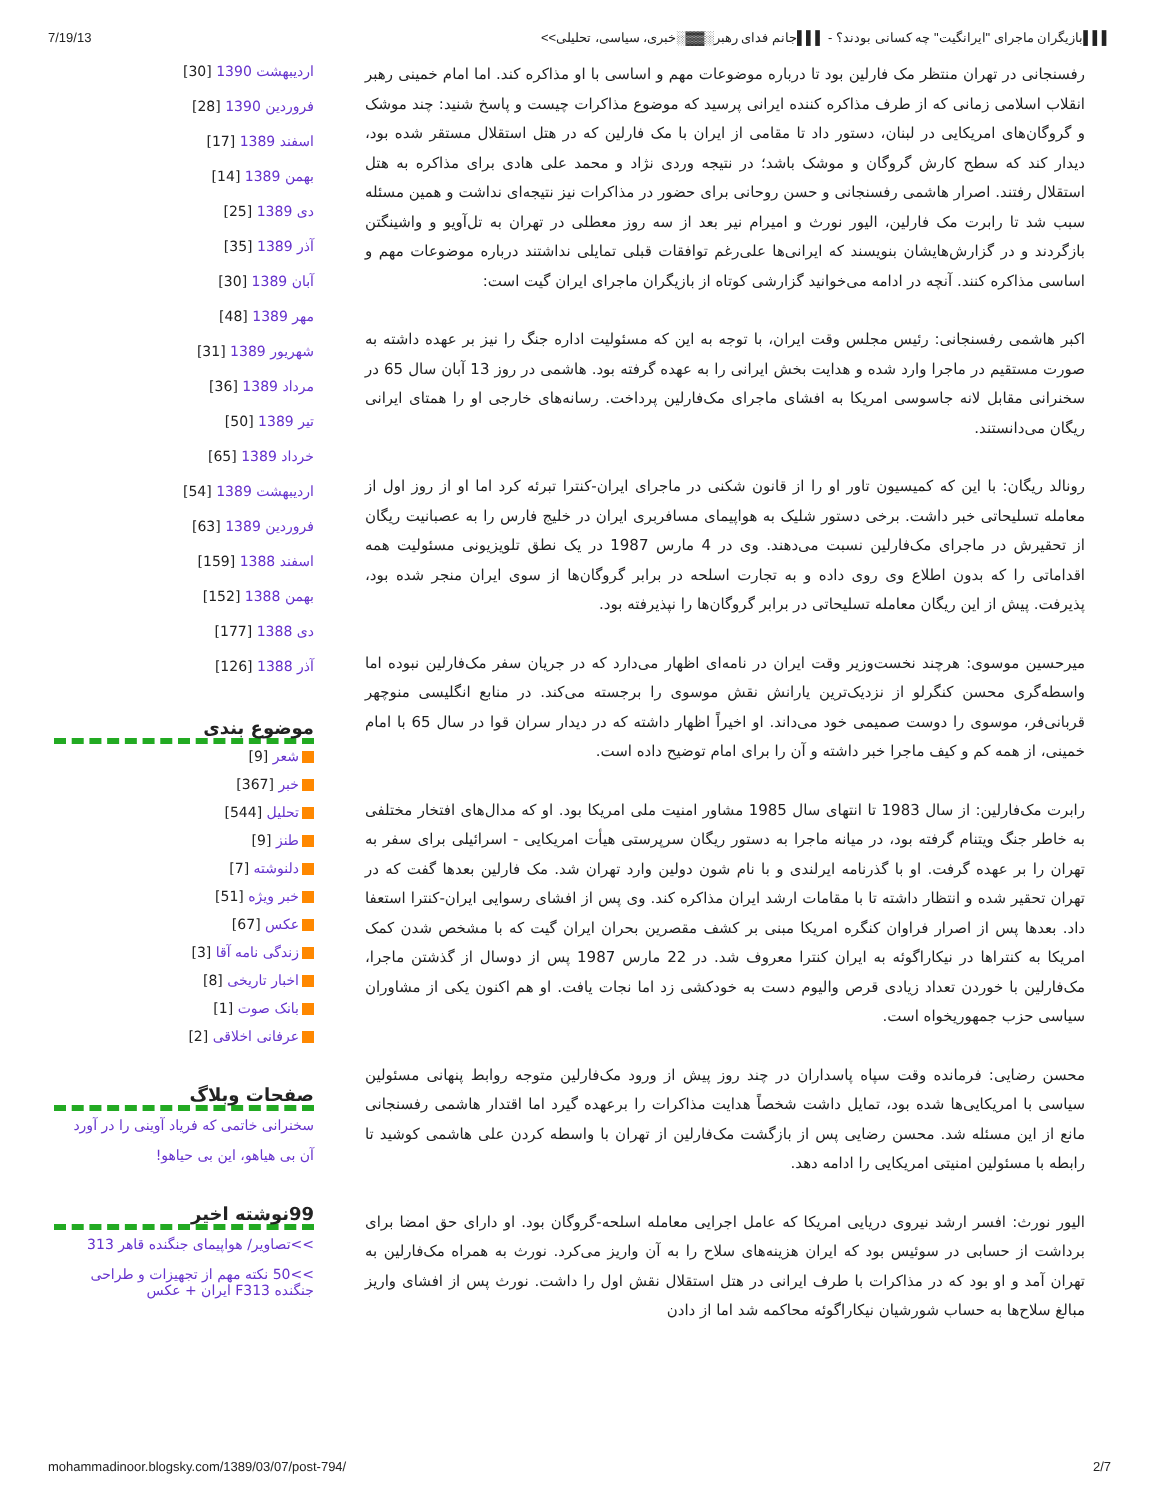7/19/13 ▌▌▌بازیگران ماجرای "ایرانگیت" چه کسانی بودند؟ - ▌▌▌جانم فدای رهبر░▓▓░خبری، سیاسی، تحلیلی>>
رفسنجانی در تهران منتظر مک فارلین بود تا درباره موضوعات مهم و اساسی با او مذاکره کند. اما امام خمینی رهبر انقلاب اسلامی زمانی که از طرف مذاکره کننده ایرانی پرسید که موضوع مذاکرات چیست و پاسخ شنید: چند موشک و گروگان‌های امریکایی در لبنان، دستور داد تا مقامی از ایران با مک فارلین که در هتل استقلال مستقر شده بود، دیدار کند که سطح کارش گروگان و موشک باشد؛ در نتیجه وردی نژاد و محمد علی هادی برای مذاکره به هتل استقلال رفتند. اصرار هاشمی رفسنجانی و حسن روحانی برای حضور در مذاکرات نیز نتیجه‌ای نداشت و همین مسئله سبب شد تا رابرت مک فارلین، الیور نورث و امیرام نیر بعد از سه روز معطلی در تهران به تل‌آویو و واشینگتن بازگردند و در گزارش‌هایشان بنویسند که ایرانی‌ها علی‌رغم توافقات قبلی تمایلی نداشتند درباره موضوعات مهم و اساسی مذاکره کنند. آنچه در ادامه می‌خوانید گزارشی کوتاه از بازیگران ماجرای ایران گیت است:
اکبر هاشمی رفسنجانی: رئیس مجلس وقت ایران، با توجه به این که مسئولیت اداره جنگ را نیز بر عهده داشته به صورت مستقیم در ماجرا وارد شده و هدایت بخش ایرانی را به عهده گرفته بود. هاشمی در روز 13 آبان سال 65 در سخنرانی مقابل لانه جاسوسی امریکا به افشای ماجرای مک‌فارلین پرداخت. رسانه‌های خارجی او را همتای ایرانی ریگان می‌دانستند.
رونالد ریگان: با این که کمیسیون تاور او را از قانون شکنی در ماجرای ایران-کنترا تبرئه کرد اما او از روز اول از معامله تسلیحاتی خبر داشت. برخی دستور شلیک به هواپیمای مسافربری ایران در خلیج فارس را به عصبانیت ریگان از تحقیرش در ماجرای مک‌فارلین نسبت می‌دهند. وی در 4 مارس 1987 در یک نطق تلویزیونی مسئولیت همه اقداماتی را که بدون اطلاع وی روی داده و به تجارت اسلحه در برابر گروگان‌ها از سوی ایران منجر شده بود، پذیرفت. پیش از این ریگان معامله تسلیحاتی در برابر گروگان‌ها را نپذیرفته بود.
میرحسین موسوی: هرچند نخست‌وزیر وقت ایران در نامه‌ای اظهار می‌دارد که در جریان سفر مک‌فارلین نبوده اما واسطه‌گری محسن کنگرلو از نزدیک‌ترین یارانش نقش موسوی را برجسته می‌کند. در منابع انگلیسی منوچهر قربانی‌فر، موسوی را دوست صمیمی خود می‌داند. او اخیراً اظهار داشته که در دیدار سران قوا در سال 65 با امام خمینی، از همه کم و کیف ماجرا خبر داشته و آن را برای امام توضیح داده است.
رابرت مک‌فارلین: از سال 1983 تا انتهای سال 1985 مشاور امنیت ملی امریکا بود. او که مدال‌های افتخار مختلفی به خاطر جنگ ویتنام گرفته بود، در میانه ماجرا به دستور ریگان سرپرستی هیأت امریکایی - اسرائیلی برای سفر به تهران را بر عهده گرفت. او با گذرنامه ایرلندی و با نام شون دولین وارد تهران شد. مک فارلین بعدها گفت که در تهران تحقیر شده و انتظار داشته تا با مقامات ارشد ایران مذاکره کند. وی پس از افشای رسوایی ایران-کنترا استعفا داد. بعدها پس از اصرار فراوان کنگره امریکا مبنی بر کشف مقصرین بحران ایران گیت که با مشخص شدن کمک امریکا به کنتراها در نیکاراگوئه به ایران کنترا معروف شد. در 22 مارس 1987 پس از دوسال از گذشتن ماجرا، مک‌فارلین با خوردن تعداد زیادی قرص والیوم دست به خودکشی زد اما نجات یافت. او هم اکنون یکی از مشاوران سیاسی حزب جمهوریخواه است.
محسن رضایی: فرمانده وقت سپاه پاسداران در چند روز پیش از ورود مک‌فارلین متوجه روابط پنهانی مسئولین سیاسی با امریکایی‌ها شده بود، تمایل داشت شخصاً هدایت مذاکرات را برعهده گیرد اما اقتدار هاشمی رفسنجانی مانع از این مسئله شد. محسن رضایی پس از بازگشت مک‌فارلین از تهران با واسطه کردن علی هاشمی کوشید تا رابطه با مسئولین امنیتی امریکایی را ادامه دهد.
الیور نورث: افسر ارشد نیروی دریایی امریکا که عامل اجرایی معامله اسلحه-گروگان بود. او دارای حق امضا برای برداشت از حسابی در سوئیس بود که ایران هزینه‌های سلاح را به آن واریز می‌کرد. نورث به همراه مک‌فارلین به تهران آمد و او بود که در مذاکرات با طرف ایرانی در هتل استقلال نقش اول را داشت. نورث پس از افشای واریز مبالغ سلاح‌ها به حساب شورشیان نیکاراگوئه محاکمه شد اما از دادن
اردیبهشت 1390 [30]
فروردین 1390 [28]
اسفند 1389 [17]
بهمن 1389 [14]
دی 1389 [25]
آذر 1389 [35]
آبان 1389 [30]
مهر 1389 [48]
شهریور 1389 [31]
مرداد 1389 [36]
تیر 1389 [50]
خرداد 1389 [65]
اردیبهشت 1389 [54]
فروردین 1389 [63]
اسفند 1388 [159]
بهمن 1388 [152]
دی 1388 [177]
آذر 1388 [126]
موضوع بندی
شعر [9]
خبر [367]
تحلیل [544]
طنز [9]
دلنوشته [7]
خبر ویژه [51]
عکس [67]
زندگی نامه آقا [3]
اخبار تاریخی [8]
بانک صوت [1]
عرفانی اخلاقی [2]
صفحات وبلاگ
سخنرانی خاتمی که فریاد آوینی را در آورد
آن بی هیاهو، این بی حیاهو!
99نوشته اخیر
>>تصاویر/ هواپیمای جنگنده قاهر 313
>>50 نکته مهم از تجهیزات و طراحی جنگنده F313 ایران + عکس
mohammadinoor.blogsky.com/1389/03/07/post-794/ 2/7